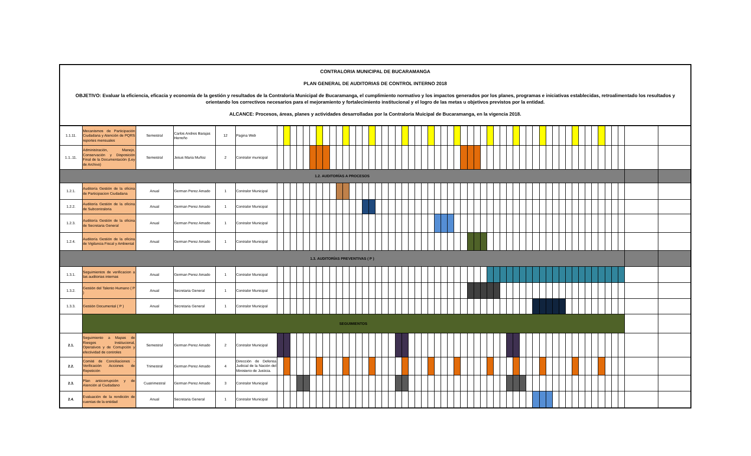CONTRALORIA MUNICIPAL DE BUCARAMANGA
PLAN GENERAL DE AUDITORIAS DE CONTROL INTERNO 2018
OBJETIVO: Evaluar la eficiencia, eficacia y economía de la gestión y resultados de la Contraloria Municipal de Bucaramanga, el cumplimiento normativo y los impactos generados por los planes, programas e iniciativas establecidas, retroalimentado los resultados y orientando los correctivos necesarios para el mejoramiento y fortalecimiento institucional y el logro de las metas u objetivos previstos por la entidad.
ALCANCE: Procesos, áreas, planes y actividades desarrolladas por la Contraloria Muicipal de Bucaramanga, en la vigencia 2018.
| 1.1.11. | Mecanismos de Participación Ciudadana y Atención de PQRS reportes mensuales | Semestral | Carlos Andres Barajas Herreño | 12 | Pagina Web | | | | | | | | | | | | | | | | | | | | | | | | | | | | | | | | | | | | | | | | | | | | | | | | | | | | | | | |
| 1.1..11. | Administración, Manejo, Conservación y Disposición Final de la Documentación (Ley de Archivo) | Semestral | Jesus Maria Muñoz | 2 | Contralor municipal | | | | | | | | | | | | | | | | | | | | | | | | | | | | | | | | | | | | | | | | | | | | | | | | | | | | | | | |
| 1.2. AUDITORÍAS A PROCESOS | | | | | | | | | | | | | | | | | | | | | | | | | | | | | | | | | | | | | | | | | | | | | | | | | | | | | | | | | | | | |
| 1.2.1. | Auditoría Gestión de la oficina de Participacion Ciudadana | Anual | German Perez Amado | 1 | Contralor Municipal | | | | | | | | | | | | | | | | | | | | | | | | | | | | | | | | | | | | | | | | | | | | | | | | | | | | | | | |
| 1.2.2. | Auditoría Gestión de la oficina de Subcontraloria | Anual | German Perez Amado | 1 | Contralor Municipal | | | | | | | | | | | | | | | | | | | | | | | | | | | | | | | | | | | | | | | | | | | | | | | | | | | | | | | |
| 1.2.3. | Auditoría Gestión de la oficina de Secretaria General | Anual | German Perez Amado | 1 | Contralor Municipal | | | | | | | | | | | | | | | | | | | | | | | | | | | | | | | | | | | | | | | | | | | | | | | | | | | | | | | |
| 1.2.4. | Auditoría Gestión de la oficina de Vigilancia Fiscal y Ambiental | Anual | German Perez Amado | 1 | Contralor Municipal | | | | | | | | | | | | | | | | | | | | | | | | | | | | | | | | | | | | | | | | | | | | | | | | | | | | | | | |
| 1.3. AUDITORÍAS PREVENTIVAS ( P ) | | | | | | | | | | | | | | | | | | | | | | | | | | | | | | | | | | | | | | | | | | | | | | | | | | | | | | | | | | | | |
| 1.3.1. | Seguimientos de verificacion a las auditorias internas | Anual | German Perez Amado | 1 | Contralor Municipal | | | | | | | | | | | | | | | | | | | | | | | | | | | | | | | | | | | | | | | | | | | | | | | | | | | | | | | |
| 1.3.2. | Gestión del Talento Humano ( P ) | Anual | Secretaria General | 1 | Contralor Municipal | | | | | | | | | | | | | | | | | | | | | | | | | | | | | | | | | | | | | | | | | | | | | | | | | | | | | | | |
| 1.3.3. | Gestión Documental ( P ) | Anual | Secretaria General | 1 | Contralor Municipal | | | | | | | | | | | | | | | | | | | | | | | | | | | | | | | | | | | | | | | | | | | | | | | | | | | | | | | |
| | SEGUIMIENTOS | | | | | | | | | | | | | | | | | | | | | | | | | | | | | | | | | | | | | | | | | | | | | | | | | | | | | | | | | | | |
| 2.1. | Seguimiento a Mapas de Riesgos Institucional, Operativos y de Corrupción y efectividad de controles | Semestral | German Perez Amado | 2 | Contralor Municipal | | | | | | | | | | | | | | | | | | | | | | | | | | | | | | | | | | | | | | | | | | | | | | | | | | | | | | | |
| 2.2. | Comité de Conciliaciones - Verificación Acciones de Repetición | Trimestral | German Perez Amado | 4 | Dirección de Defensa Judicial de la Nación del Ministerio de Justicia. | | | | | | | | | | | | | | | | | | | | | | | | | | | | | | | | | | | | | | | | | | | | | | | | | | | | | | | |
| 2.3. | Plan anticorrupción y de Atención al Ciudadano | Cuatrimestral | German Perez Amado | 3 | Contralor Municipal | | | | | | | | | | | | | | | | | | | | | | | | | | | | | | | | | | | | | | | | | | | | | | | | | | | | | | | |
| 2.4. | Evaluación de la rendición de cuentas de la entidad | Anual | Secretaria General | 1 | Contralor Municipal | | | | | | | | | | | | | | | | | | | | | | | | | | | | | | | | | | | | | | | | | | | | | | | | | | | | | | | |